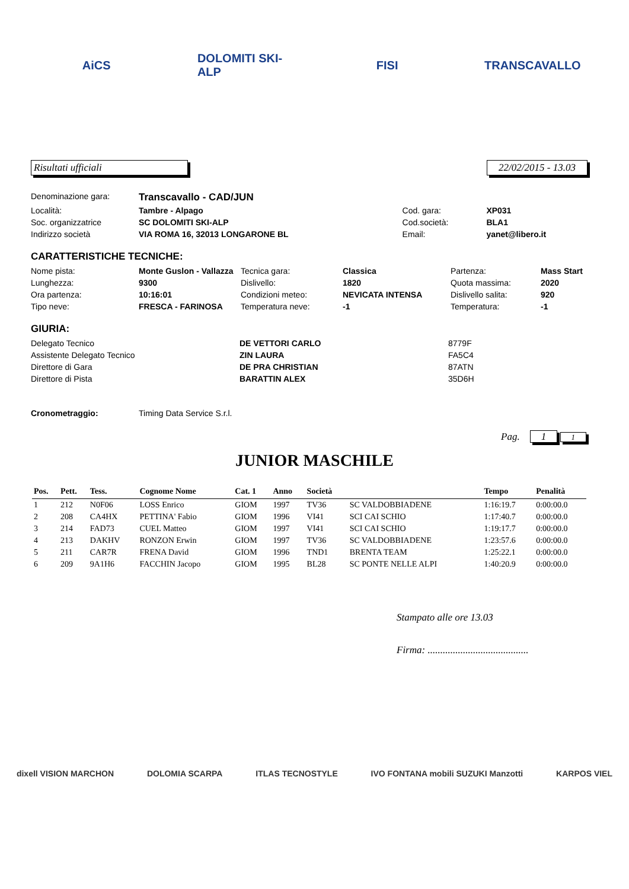AiCS DOLOMITI SKI-ALP
FISI TRANSCAVALLO
Risultati ufficiali 22/02/2015 - 13.03
| Denominazione gara: | Transcavallo - CAD/JUN | | |
| Località: | Tambre - Alpago | Cod. gara: | XP031 |
| Soc. organizzatrice | SC DOLOMITI SKI-ALP | Cod.società: | BLA1 |
| Indirizzo società | VIA ROMA 16, 32013 LONGARONE BL | Email: | yanet@libero.it |
CARATTERISTICHE TECNICHE:
| Nome pista: | Monte Guslon - Vallazza | Tecnica gara: | Classica | Partenza: | Mass Start |
| Lunghezza: | 9300 | Dislivello: | 1820 | Quota massima: | 2020 |
| Ora partenza: | 10:16:01 | Condizioni meteo: | NEVICATA INTENSA | Dislivello salita: | 920 |
| Tipo neve: | FRESCA - FARINOSA | Temperatura neve: | -1 | Temperatura: | -1 |
GIURIA:
| Delegato Tecnico | DE VETTORI CARLO | 8779F |
| Assistente Delegato Tecnico | ZIN LAURA | FA5C4 |
| Direttore di Gara | DE PRA CHRISTIAN | 87ATN |
| Direttore di Pista | BARATTIN ALEX | 35D6H |
| Cronometraggio: | Timing Data Service S.r.l. |
Pag. 1 1
JUNIOR MASCHILE
| Pos. | Pett. | Tess. | Cognome Nome | Cat. 1 | Anno | Società | | Tempo | Penalità |
| --- | --- | --- | --- | --- | --- | --- | --- | --- | --- |
| 1 | 212 | N0F06 | LOSS Enrico | GIOM | 1997 | TV36 | SC VALDOBBIADENE | 1:16:19.7 | 0:00:00.0 |
| 2 | 208 | CA4HX | PETTINA' Fabio | GIOM | 1996 | VI41 | SCI CAI SCHIO | 1:17:40.7 | 0:00:00.0 |
| 3 | 214 | FAD73 | CUEL Matteo | GIOM | 1997 | VI41 | SCI CAI SCHIO | 1:19:17.7 | 0:00:00.0 |
| 4 | 213 | DAKHV | RONZON Erwin | GIOM | 1997 | TV36 | SC VALDOBBIADENE | 1:23:57.6 | 0:00:00.0 |
| 5 | 211 | CAR7R | FRENA David | GIOM | 1996 | TND1 | BRENTA TEAM | 1:25:22.1 | 0:00:00.0 |
| 6 | 209 | 9A1H6 | FACCHIN Jacopo | GIOM | 1995 | BL28 | SC PONTE NELLE ALPI | 1:40:20.9 | 0:00:00.0 |
Stampato alle ore 13.03
Firma: ........................................
dixell VISION MARCHON DOLOMIA SCARPA ITLAS TECNOSTYLE IVO FONTANA mobili SUZUKI Manzotti
KARPOS VIEL